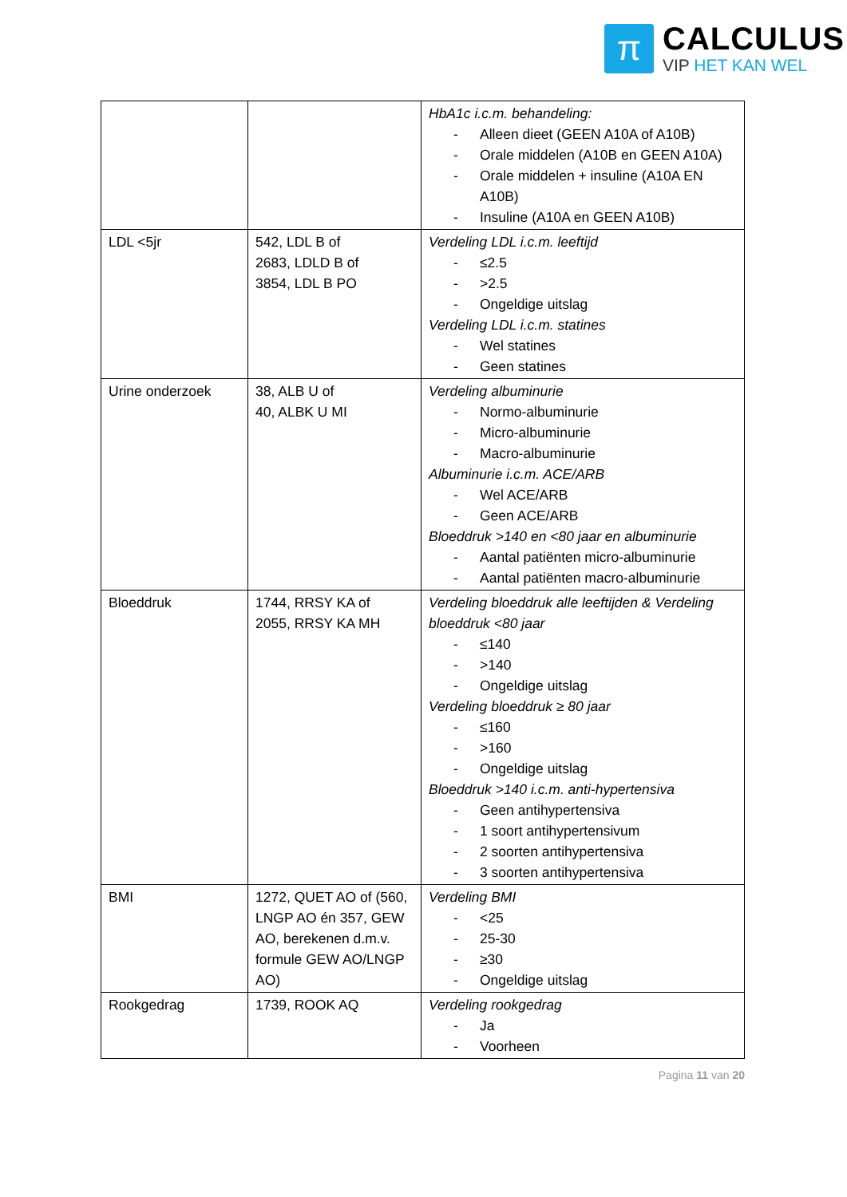π
CALCULUS
VIP HET KAN WEL
| | | HbA1c i.c.m. behandeling: - Alleen dieet (GEEN A10A of A10B) - Orale middelen (A10B en GEEN A10A) - Orale middelen + insuline (A10A EN A10B) - Insuline (A10A en GEEN A10B) |
| LDL <5jr | 542, LDL B of 2683, LDLD B of 3854, LDL B PO | Verdeling LDL i.c.m. leeftijd - ≤2.5 - >2.5 - Ongeldige uitslag Verdeling LDL i.c.m. statines - Wel statines - Geen statines |
| Urine onderzoek | 38, ALB U of 40, ALBK U MI | Verdeling albuminurie - Normo-albuminurie - Micro-albuminurie - Macro-albuminurie Albuminurie i.c.m. ACE/ARB - Wel ACE/ARB - Geen ACE/ARB Bloeddruk >140 en <80 jaar en albuminurie - Aantal patiënten micro-albuminurie - Aantal patiënten macro-albuminurie |
| Bloeddruk | 1744, RRSY KA of 2055, RRSY KA MH | Verdeling bloeddruk alle leeftijden & Verdeling bloeddruk <80 jaar - ≤140 - >140 - Ongeldige uitslag Verdeling bloeddruk ≥ 80 jaar - ≤160 - >160 - Ongeldige uitslag Bloeddruk >140 i.c.m. anti-hypertensiva - Geen antihypertensiva - 1 soort antihypertensivum - 2 soorten antihypertensiva - 3 soorten antihypertensiva |
| BMI | 1272, QUET AO of (560, LNGP AO én 357, GEW AO, berekenen d.m.v. formule GEW AO/LNGP AO) | Verdeling BMI - <25 - 25-30 - ≥30 - Ongeldige uitslag |
| Rookgedrag | 1739, ROOK AQ | Verdeling rookgedrag - Ja - Voorheen |
Pagina 11 van 20